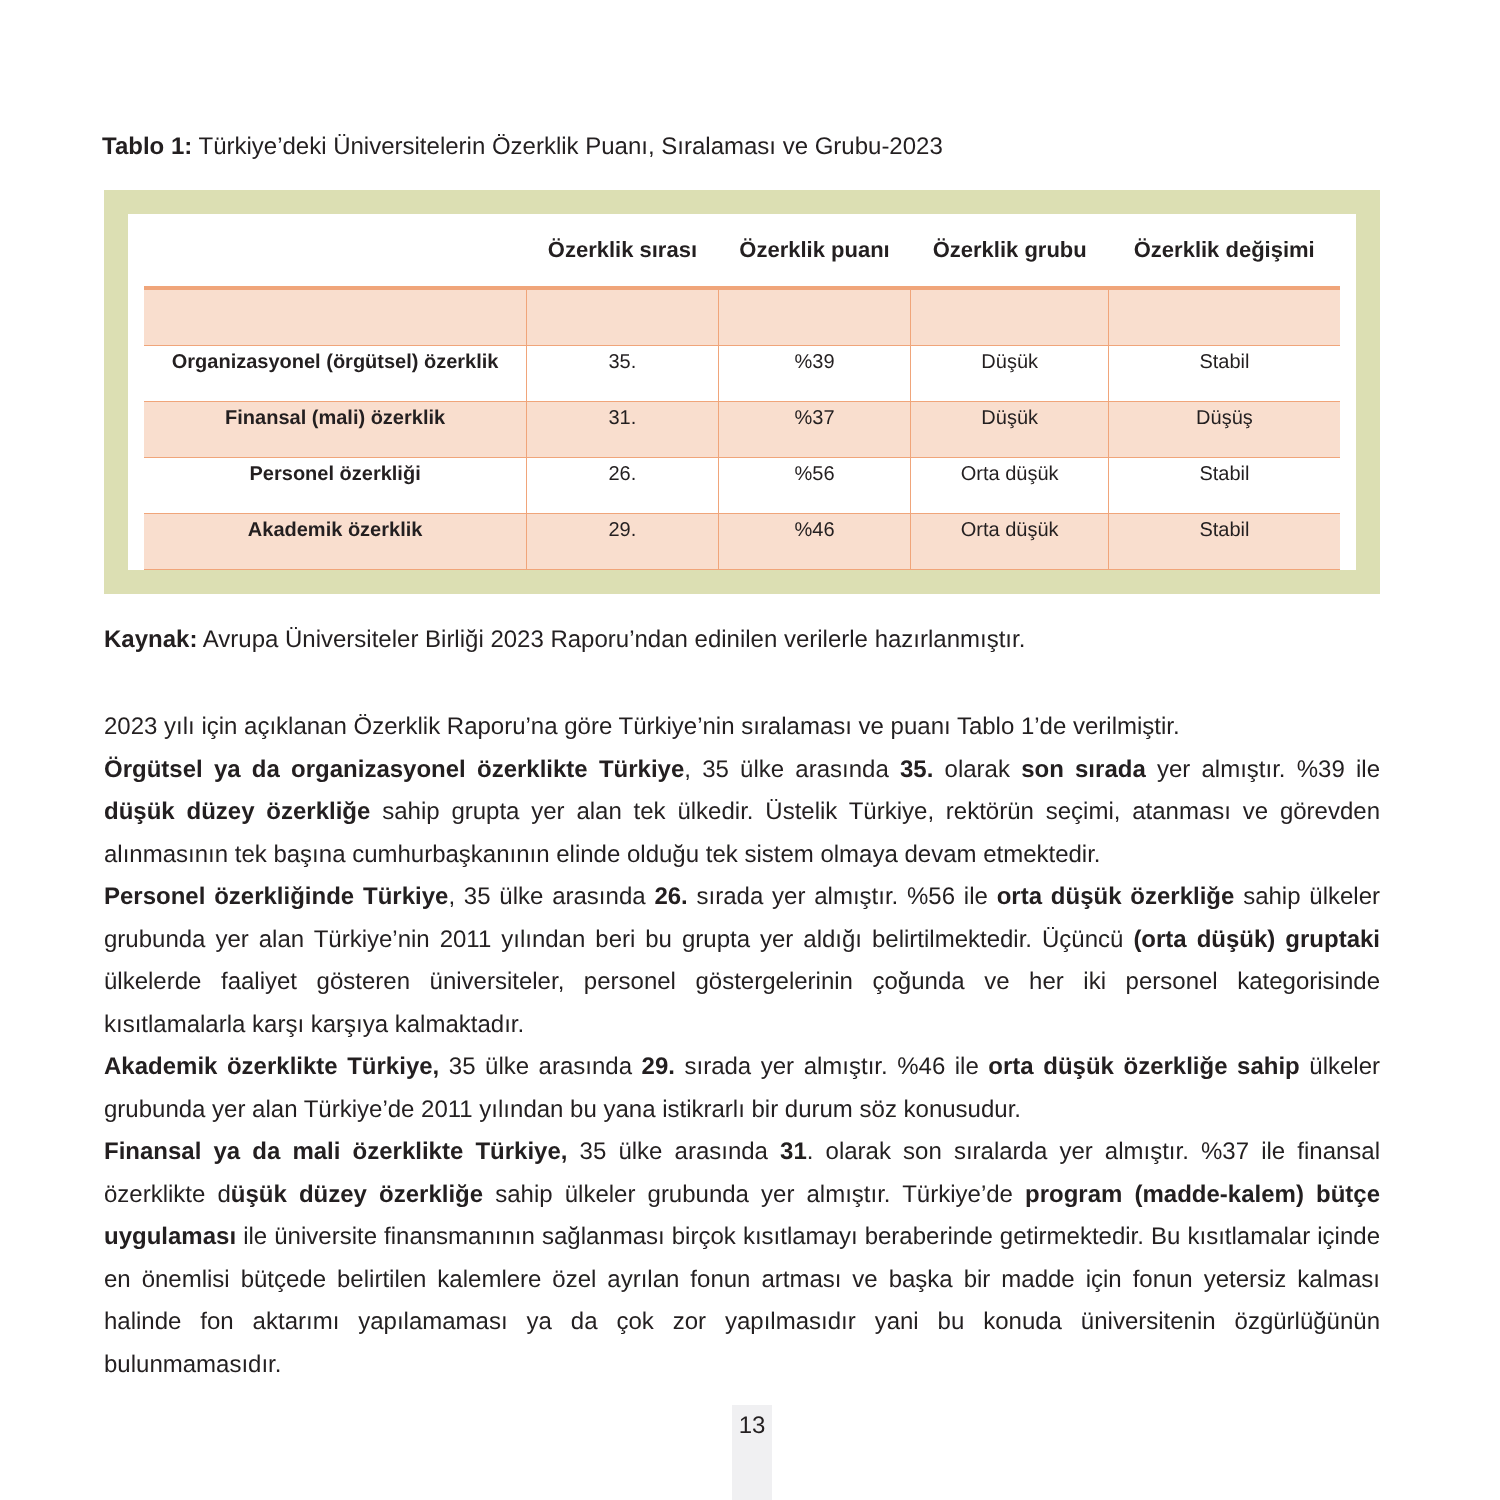Tablo 1: Türkiye’deki Üniversitelerin Özerklik Puanı, Sıralaması ve Grubu-2023
| | Özerklik sırası | Özerklik puanı | Özerklik grubu | Özerklik değişimi |
| --- | --- | --- | --- | --- |
| Organizasyonel (örgütsel) özerklik | 35. | %39 | Düşük | Stabil |
| Finansal (mali) özerklik | 31. | %37 | Düşük | Düşüş |
| Personel özerkliği | 26. | %56 | Orta düşük | Stabil |
| Akademik özerklik | 29. | %46 | Orta düşük | Stabil |
Kaynak: Avrupa Üniversiteler Birliği 2023 Raporu’ndan edinilen verilerle hazırlanmıştır.
2023 yılı için açıklanan Özerklik Raporu’na göre Türkiye’nin sıralaması ve puanı Tablo 1’de verilmiştir.
Örgütsel ya da organizasyonel özerklikte Türkiye, 35 ülke arasında 35. olarak son sırada yer almıştır. %39 ile düşük düzey özerkliğe sahip grupta yer alan tek ülkedir. Üstelik Türkiye, rektörün seçimi, atanması ve görevden alınmasının tek başına cumhurbaşkanının elinde olduğu tek sistem olmaya devam etmektedir.
Personel özerkliğinde Türkiye, 35 ülke arasında 26. sırada yer almıştır. %56 ile orta düşük özerkliğe sahip ülkeler grubunda yer alan Türkiye’nin 2011 yılından beri bu grupta yer aldığı belirtilmektedir. Üçüncü (orta düşük) gruptaki ülkelerde faaliyet gösteren üniversiteler, personel göstergelerinin çoğunda ve her iki personel kategorisinde kısıtlamalarla karşı karşıya kalmaktadır.
Akademik özerklikte Türkiye, 35 ülke arasında 29. sırada yer almıştır. %46 ile orta düşük özerkliğe sahip ülkeler grubunda yer alan Türkiye’de 2011 yılından bu yana istikrarlı bir durum söz konusudur.
Finansal ya da mali özerklikte Türkiye, 35 ülke arasında 31. olarak son sıralarda yer almıştır. %37 ile finansal özerklikte düşük düzey özerkliğe sahip ülkeler grubunda yer almıştır. Türkiye’de program (madde-kalem) bütçe uygulaması ile üniversite finansmanının sağlanması birçok kısıtlamayı beraberinde getirmektedir. Bu kısıtlamalar içinde en önemlisi bütçede belirtilen kalemlere özel ayrılan fonun artması ve başka bir madde için fonun yetersiz kalması halinde fon aktarımı yapılamaması ya da çok zor yapılmasıdır yani bu konuda üniversitenin özgürlüğünün bulunmamasıdır.
13